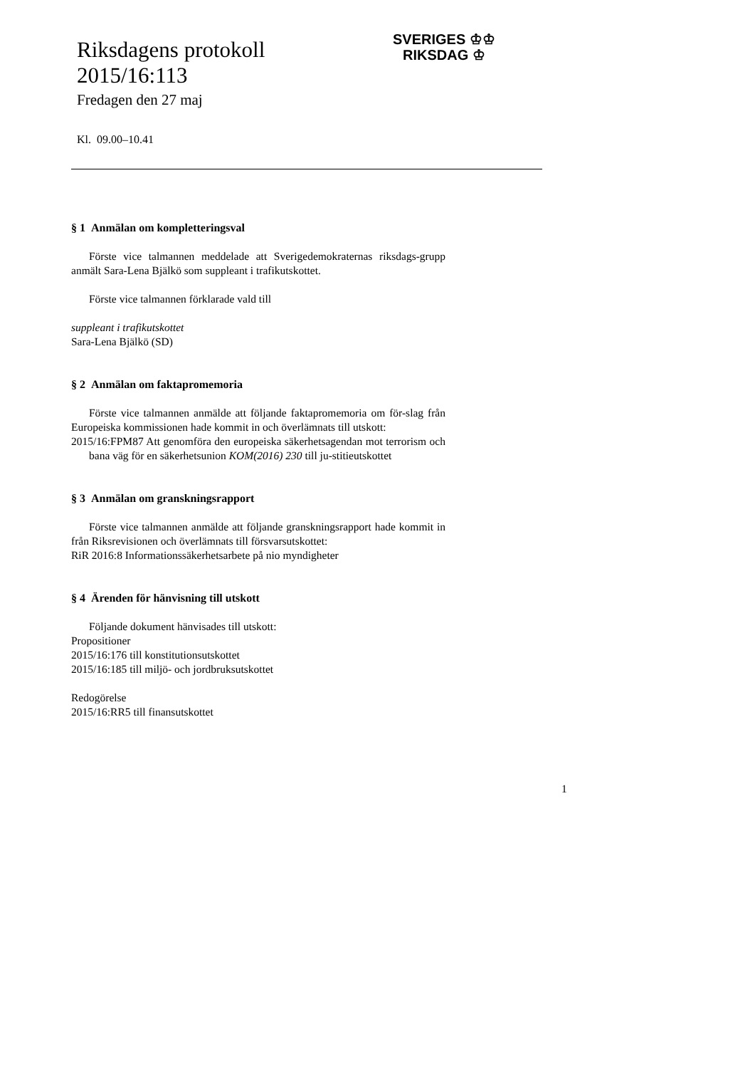Riksdagens protokoll
2015/16:113
Fredagen den 27 maj
Kl. 09.00–10.41
SVERIGES ♔♔
RIKSDAG ♔
§ 1 Anmälan om kompletteringsval
Förste vice talmannen meddelade att Sverigedemokraternas riksdags-grupp anmält Sara-Lena Bjälkö som suppleant i trafikutskottet.
Förste vice talmannen förklarade vald till
suppleant i trafikutskottet
Sara-Lena Bjälkö (SD)
§ 2 Anmälan om faktapromemoria
Förste vice talmannen anmälde att följande faktapromemoria om för-slag från Europeiska kommissionen hade kommit in och överlämnats till utskott:
2015/16:FPM87 Att genomföra den europeiska säkerhetsagendan mot terrorism och bana väg för en säkerhetsunion KOM(2016) 230 till ju-stitieutskottet
§ 3 Anmälan om granskningsrapport
Förste vice talmannen anmälde att följande granskningsrapport hade kommit in från Riksrevisionen och överlämnats till försvarsutskottet:
RiR 2016:8 Informationssäkerhetsarbete på nio myndigheter
§ 4 Ärenden för hänvisning till utskott
Följande dokument hänvisades till utskott:
Propositioner
2015/16:176 till konstitutionsutskottet
2015/16:185 till miljö- och jordbruksutskottet
Redogörelse
2015/16:RR5 till finansutskottet
1